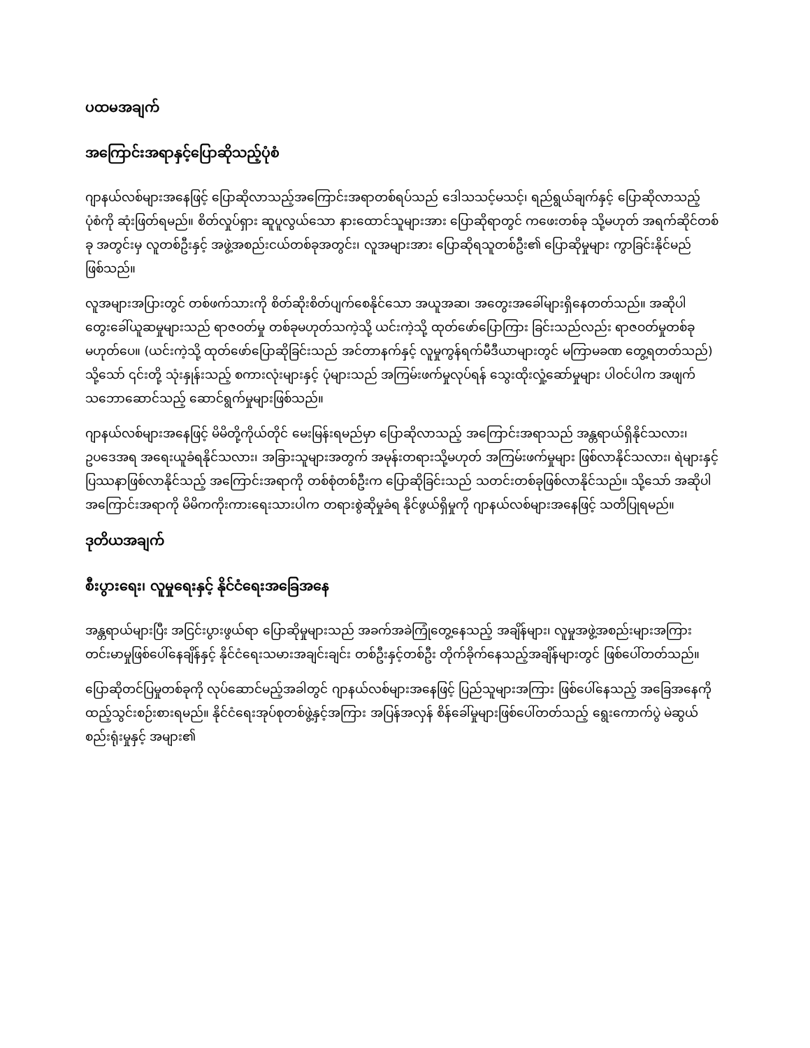ပထမအချက်
အကြောင်းအရာနှင့်ပြောဆိုသည့်ပုံစံ
ဂျာနယ်လစ်များအနေဖြင့် ပြောဆိုလာသည့်အကြောင်းအရာတစ်ရပ်သည် ဒေါသသင့်မသင့်၊ ရည်ရွယ်ချက်နှင့် ပြောဆိုလာသည့် ပုံစံကို ဆုံးဖြတ်ရမည်။ စိတ်လှုပ်ရှား ဆူပူလွယ်သော နားထောင်သူများအား ပြောဆိုရာတွင် ကဖေးတစ်ခု သို့မဟုတ် အရက်ဆိုင်တစ်ခု အတွင်းမှ လူတစ်ဦးနှင့် အဖွဲ့အစည်းငယ်တစ်ခုအတွင်း၊ လူအများအား ပြောဆိုရသူတစ်ဦး၏ ပြောဆိုမှုများ ကွာခြင်းနိုင်မည်ဖြစ်သည်။
လူအများအပြားတွင် တစ်ဖက်သားကို စိတ်ဆိုးစိတ်ပျက်စေနိုင်သော အယူအဆ၊ အတွေးအခေါ်များရှိနေတတ်သည်။ အဆိုပါ တွေးခေါ်ယူဆမှုများသည် ရာဇဝတ်မှု တစ်ခုမဟုတ်သကဲ့သို့ ယင်းကဲ့သို့ ထုတ်ဖော်ပြောကြား ခြင်းသည်လည်း ရာဇဝတ်မှုတစ်ခုမဟုတ်ပေ။ (ယင်းကဲ့သို့ ထုတ်ဖော်ပြောဆိုခြင်းသည် အင်တာနက်နှင့် လူမှုကွန်ရက်မီဒီယာများတွင် မကြာမခဏ တွေ့ရတတ်သည်) သို့သော် ၎င်းတို့ သုံးနှုန်းသည့် စကားလုံးများနှင့် ပုံများသည် အကြမ်းဖက်မှုလုပ်ရန် သွေးထိုးလှုံ့ဆော်မှုများ ပါဝင်ပါက အဖျက်သဘောဆောင်သည့် ဆောင်ရွက်မှုများဖြစ်သည်။
ဂျာနယ်လစ်များအနေဖြင့် မိမိတို့ကိုယ်တိုင် မေးမြန်းရမည်မှာ ပြောဆိုလာသည့် အကြောင်းအရာသည် အန္တရာယ်ရှိနိုင်သလား၊ ဥပဒေအရ အရေးယူခံရနိုင်သလား၊ အခြားသူများအတွက် အမုန်းတရားသို့မဟုတ် အကြမ်းဖက်မှုများ ဖြစ်လာနိုင်သလား၊ ရဲများနှင့် ပြဿနာဖြစ်လာနိုင်သည့် အကြောင်းအရာကို တစ်စုံတစ်ဦးက ပြောဆိုခြင်းသည် သတင်းတစ်ခုဖြစ်လာနိုင်သည်။ သို့သော် အဆိုပါအကြောင်းအရာကို မိမိကကိုးကားရေးသားပါက တရားစွဲဆိုမှုခံရ နိုင်ဖွယ်ရှိမှုကို ဂျာနယ်လစ်များအနေဖြင့် သတိပြုရမည်။
ဒုတိယအချက်
စီးပွားရေး၊ လူမှုရေးနှင့် နိုင်ငံရေးအခြေအနေ
အန္တရာယ်များပြီး အငြင်းပွားဖွယ်ရာ ပြောဆိုမှုများသည် အခက်အခဲကြုံတွေ့နေသည့် အချိန်များ၊ လူမှုအဖွဲ့အစည်းများအကြား တင်းမာမှုဖြစ်ပေါ်နေချိန်နှင့် နိုင်ငံရေးသမားအချင်းချင်း တစ်ဦးနှင့်တစ်ဦး တိုက်ခိုက်နေသည့်အချိန်များတွင် ဖြစ်ပေါ်တတ်သည်။
ပြောဆိုတင်ပြမှုတစ်ခုကို လုပ်ဆောင်မည့်အခါတွင် ဂျာနယ်လစ်များအနေဖြင့် ပြည်သူများအကြား ဖြစ်ပေါ်နေသည့် အခြေအနေကို ထည့်သွင်းစဉ်းစားရမည်။ နိုင်ငံရေးအုပ်စုတစ်ဖွဲ့နှင့်အကြား အပြန်အလှန် စိန်ခေါ်မှုများဖြစ်ပေါ်တတ်သည့် ရွေးကောက်ပွဲ မဲဆွယ်စည်းရုံးမှုနှင့် အများ၏